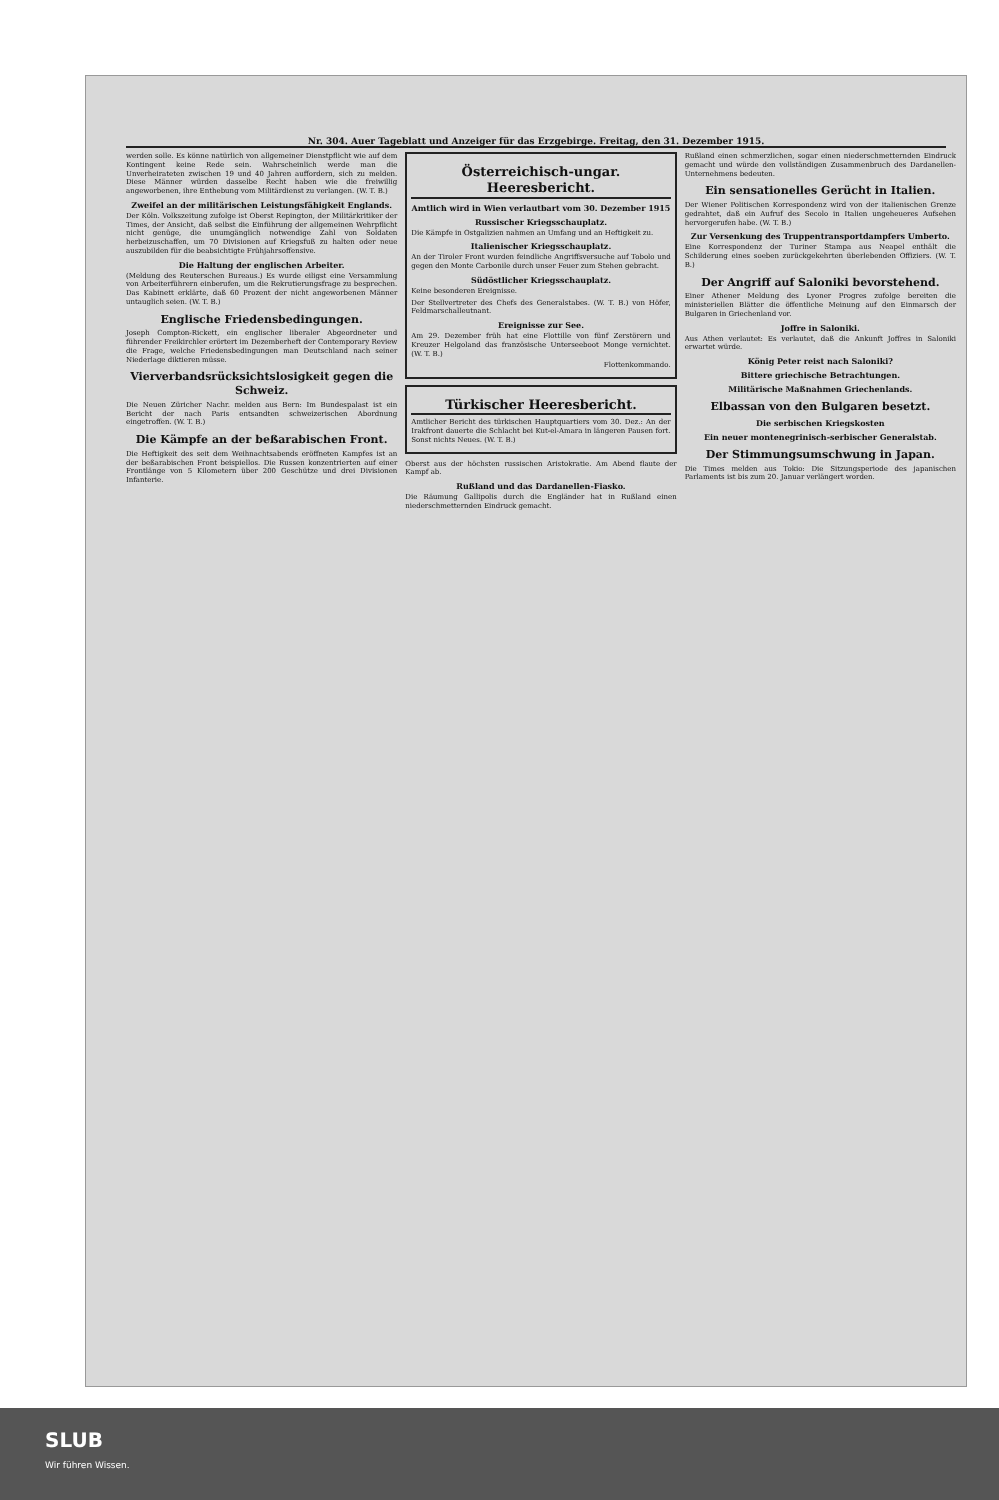Nr. 304. Auer Tageblatt und Anzeiger für das Erzgebirge. Freitag, den 31. Dezember 1915.
werden solle. Es könne natürlich von allgemeiner Dienstpflicht wie auf dem Kontingent keine Rede sein. Wahrscheinlich werde man die Unverheirateten zwischen 19 und 40 Jahren auffordern, sich zu melden. Diese Männer würden dasselbe Recht haben wie die freiwillig angeworbenen, ihre Enthebung vom Militärdienst zu verlangen. (W. T. B.)
Zweifel an der militärischen Leistungsfähigkeit Englands.
Der Köln. Volkszeitung zufolge ist Oberst Repington, der Militärkritiker der Times, der Ansicht, daß selbst die Einführung der allgemeinen Wehrpflicht nicht genüge, die unumgänglich notwendige Zahl von Soldaten herbeizuschaffen, um 70 Divisionen auf Kriegsfuß zu halten oder neue auszubilden für die beabsichtigte Frühjahrsoffensive.
Die Haltung der englischen Arbeiter.
(Meldung des Reuterschen Bureaus.) Es wurde eiligst eine Versammlung von Arbeiterführern einberufen, um die Rekrutierungsfrage zu besprechen. Das Kabinett erklärte, daß 60 Prozent der nicht angeworbenen Männer untauglich seien. (W. T. B.)
Englische Friedensbedingungen.
Joseph Compton-Rickett, ein englischer liberaler Abgeordneter und führender Freikirchler erörtert im Dezemberheft der Contemporary Review die Frage, welche Friedensbedingungen man Deutschland nach seiner Niederlage diktieren müsse.
Vierverbandsrücksichtslosigkeit gegen die Schweiz.
Die Neuen Züricher Nachr. melden aus Bern: Im Bundespalast ist ein Bericht der nach Paris entsandten schweizerischen Abordnung eingetroffen. (W. T. B.)
Die Kämpfe an der beßarabischen Front.
Die Heftigkeit des seit dem Weihnachtsabends eröffneten Kampfes ist an der beßarabischen Front beispiellos. Die Russen konzentrierten auf einer Frontlänge von 5 Kilometern über 200 Geschütze und drei Divisionen Infanterie.
Österreichisch-ungar. Heeresbericht.
Amtlich wird in Wien verlautbart vom 30. Dezember 1915
Russischer Kriegsschauplatz.
Die Kämpfe in Ostgalizien nahmen an Umfang und an Heftigkeit zu.
Italienischer Kriegsschauplatz.
An der Tiroler Front wurden feindliche Angriffsversuche auf Tobolo und gegen den Monte Carbonile durch unser Feuer zum Stehen gebracht.
Südöstlicher Kriegsschauplatz.
Keine besonderen Ereignisse.
Der Stellvertreter des Chefs des Generalstabes. (W. T. B.) von Höfer, Feldmarschalleutnant.
Ereignisse zur See.
Am 29. Dezember früh hat eine Flottille von fünf Zerstörern und Kreuzer Helgoland das französische Unterseeboot Monge vernichtet. (W. T. B.)
Flottenkommando.
Türkischer Heeresbericht.
Amtlicher Bericht des türkischen Hauptquartiers vom 30. Dez.: An der Irakfront dauerte die Schlacht bei Kut-el-Amara in längeren Pausen fort. Sonst nichts Neues. (W. T. B.)
Oberst aus der höchsten russischen Aristokratie. Am Abend flaute der Kampf ab.
Rußland und das Dardanellen-Fiasko.
Die Räumung Gallipolis durch die Engländer hat in Rußland einen niederschmetternden Eindruck gemacht.
Rußland einen schmerzlichen, sogar einen niederschmetternden Eindruck gemacht und würde den vollständigen Zusammenbruch des Dardanellen-Unternehmens bedeuten.
Ein sensationelles Gerücht in Italien.
Der Wiener Politischen Korrespondenz wird von der italienischen Grenze gedrahtet, daß ein Aufruf des Secolo in Italien ungeheueres Aufsehen hervorgerufen habe. (W. T. B.)
Zur Versenkung des Truppentransportdampfers Umberto.
Eine Korrespondenz der Turiner Stampa aus Neapel enthält die Schilderung eines soeben zurückgekehrten überlebenden Offiziers. (W. T. B.)
Der Angriff auf Saloniki bevorstehend.
Einer Athener Meldung des Lyoner Progres zufolge bereiten die ministeriellen Blätter die öffentliche Meinung auf den Einmarsch der Bulgaren in Griechenland vor.
Joffre in Saloniki.
Aus Athen verlautet: Es verlautet, daß die Ankunft Joffres in Saloniki erwartet würde.
König Peter reist nach Saloniki?
Bittere griechische Betrachtungen.
Militärische Maßnahmen Griechenlands.
Elbassan von den Bulgaren besetzt.
Die serbischen Kriegskosten
Ein neuer montenegrinisch-serbischer Generalstab.
Der Stimmungsumschwung in Japan.
Die Times melden aus Tokio: Die Sitzungsperiode des japanischen Parlaments ist bis zum 20. Januar verlängert worden.
SLUB
Wir führen Wissen.